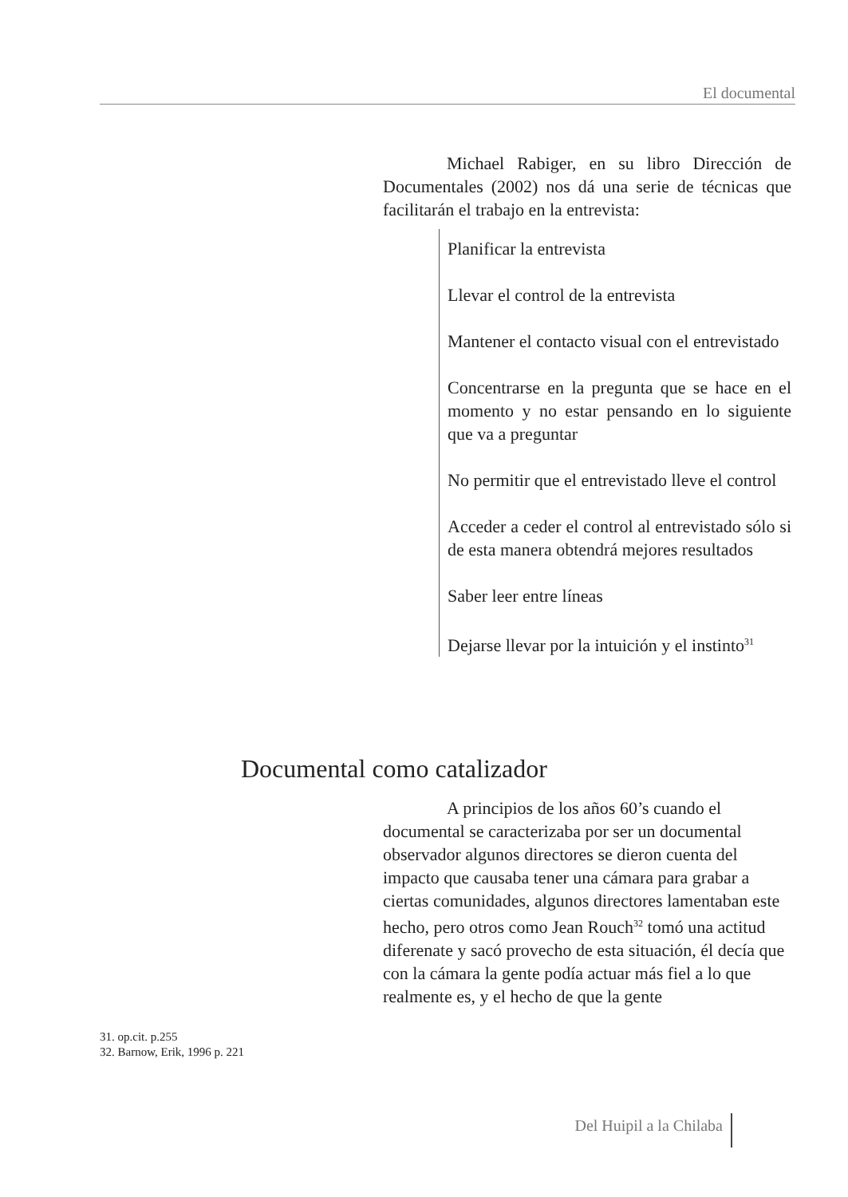El documental
Michael Rabiger, en su libro Dirección de Documentales (2002) nos dá una serie de técnicas que facilitarán el trabajo en la entrevista:
Planificar la entrevista
Llevar el control de la entrevista
Mantener el contacto visual con el entrevistado
Concentrarse en la pregunta que se hace en el momento y no estar pensando en lo siguiente que va a preguntar
No permitir que el entrevistado lleve el control
Acceder a ceder el control al entrevistado sólo si de esta manera obtendrá mejores resultados
Saber leer entre líneas
Dejarse llevar por la intuición y el instinto<sup>31</sup>
Documental como catalizador
A principios de los años 60’s cuando el documental se caracterizaba por ser un documental observador algunos directores se dieron cuenta del impacto que causaba tener una cámara para grabar a ciertas comunidades, algunos directores lamentaban este hecho, pero otros como Jean Rouch<sup>32</sup> tomó una actitud diferenate y sacó provecho de esta situación, él decía que con la cámara la gente podía actuar más fiel a lo que realmente es, y el hecho de que la gente
31. op.cit. p.255
32. Barnow, Erik, 1996 p. 221
Del Huipil a la Chilaba